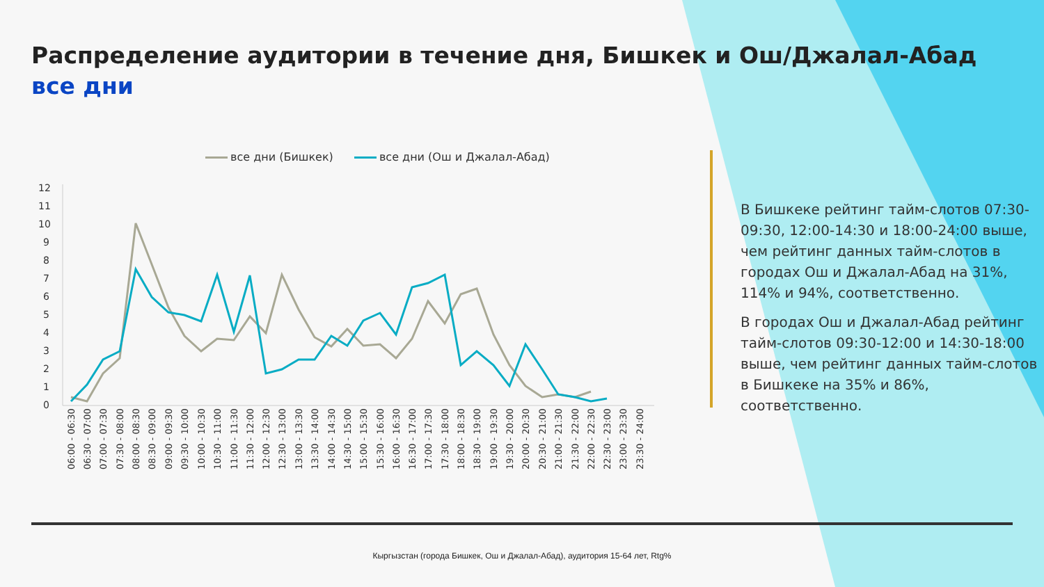Распределение аудитории в течение дня, Бишкек и Ош/Джалал-Абад
все дни
все дни (Бишкек) все дни (Ош и Джалал-Абад)
12
11
10
9
8
7
6
5
4
3
2
1
0
06:00 - 06:30
06:30 - 07:00
07:00 - 07:30
07:30 - 08:00
08:00 - 08:30
08:30 - 09:00
09:00 - 09:30
09:30 - 10:00
10:00 - 10:30
10:30 - 11:00
11:00 - 11:30
11:30 - 12:00
12:00 - 12:30
12:30 - 13:00
13:00 - 13:30
13:30 - 14:00
14:00 - 14:30
14:30 - 15:00
15:00 - 15:30
15:30 - 16:00
16:00 - 16:30
16:30 - 17:00
17:00 - 17:30
17:30 - 18:00
18:00 - 18:30
18:30 - 19:00
19:00 - 19:30
19:30 - 20:00
20:00 - 20:30
20:30 - 21:00
21:00 - 21:30
21:30 - 22:00
22:00 - 22:30
22:30 - 23:00
23:00 - 23:30
23:30 - 24:00
В Бишкеке рейтинг тайм-слотов 07:30-09:30, 12:00-14:30 и 18:00-24:00 выше, чем рейтинг данных тайм-слотов в городах Ош и Джалал-Абад на 31%, 114% и 94%, соответственно.
В городах Ош и Джалал-Абад рейтинг тайм-слотов 09:30-12:00 и 14:30-18:00 выше, чем рейтинг данных тайм-слотов в Бишкеке на 35% и 86%, соответственно.
Кыргызстан (города Бишкек, Ош и Джалал-Абад), аудитория 15-64 лет, Rtg%